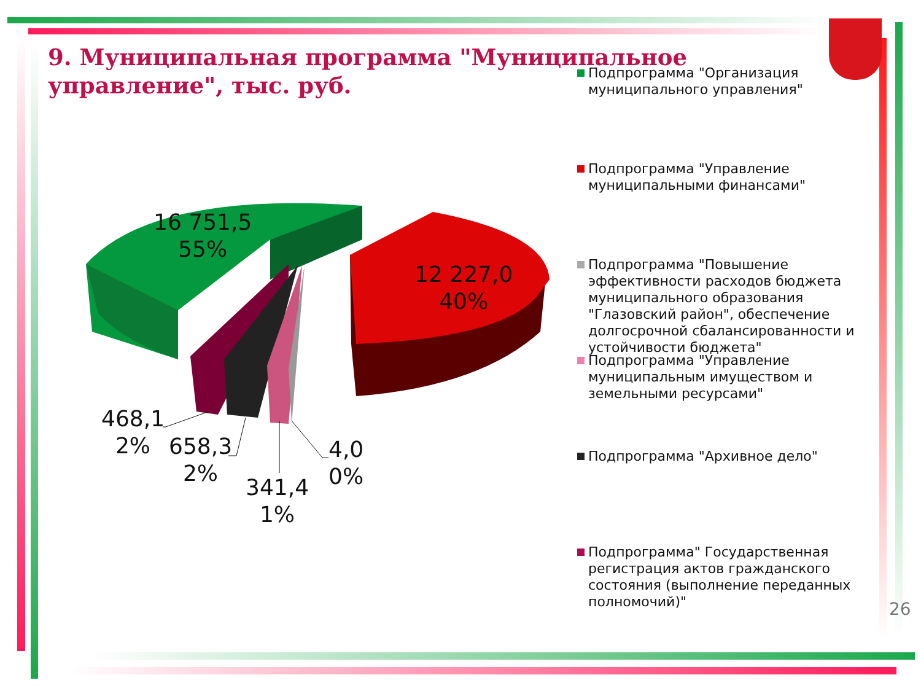9. Муниципальная программа "Муниципальное управление", тыс. руб.
16 751,5
55%
12 227,0
40%
468,1
2%
658,3
2%
341,4
1%
4,0
0%
Подпрограмма "Организация муниципального управления"
Подпрограмма "Управление муниципальными финансами"
Подпрограмма "Повышение эффективности расходов бюджета муниципального образования "Глазовский район", обеспечение долгосрочной сбалансированности и устойчивости бюджета"
Подпрограмма "Управление муниципальным имуществом и земельными ресурсами"
Подпрограмма "Архивное дело"
Подпрограмма" Государственная регистрация актов гражданского состояния (выполнение переданных полномочий)"
26